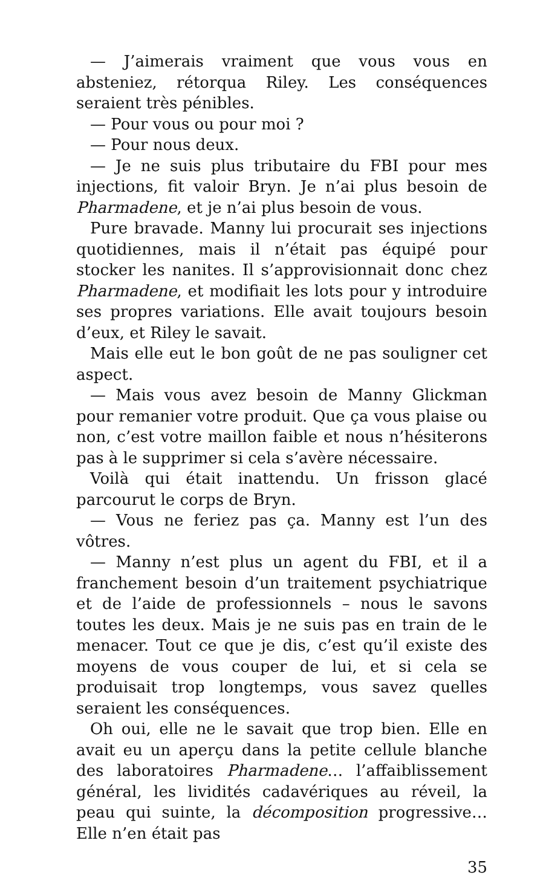— J’aimerais vraiment que vous vous en absteniez, rétorqua Riley. Les conséquences seraient très pénibles.
— Pour vous ou pour moi ?
— Pour nous deux.
— Je ne suis plus tributaire du FBI pour mes injections, fit valoir Bryn. Je n’ai plus besoin de Pharmadene, et je n’ai plus besoin de vous.
Pure bravade. Manny lui procurait ses injections quotidiennes, mais il n’était pas équipé pour stocker les nanites. Il s’approvisionnait donc chez Pharmadene, et modifiait les lots pour y introduire ses propres variations. Elle avait toujours besoin d’eux, et Riley le savait.
Mais elle eut le bon goût de ne pas souligner cet aspect.
— Mais vous avez besoin de Manny Glickman pour remanier votre produit. Que ça vous plaise ou non, c’est votre maillon faible et nous n’hésiterons pas à le supprimer si cela s’avère nécessaire.
Voilà qui était inattendu. Un frisson glacé parcourut le corps de Bryn.
— Vous ne feriez pas ça. Manny est l’un des vôtres.
— Manny n’est plus un agent du FBI, et il a franchement besoin d’un traitement psychiatrique et de l’aide de professionnels – nous le savons toutes les deux. Mais je ne suis pas en train de le menacer. Tout ce que je dis, c’est qu’il existe des moyens de vous couper de lui, et si cela se produisait trop longtemps, vous savez quelles seraient les conséquences.
Oh oui, elle ne le savait que trop bien. Elle en avait eu un aperçu dans la petite cellule blanche des laboratoires Pharmadene… l’affaiblissement général, les lividités cadavériques au réveil, la peau qui suinte, la décomposition progressive… Elle n’en était pas
35